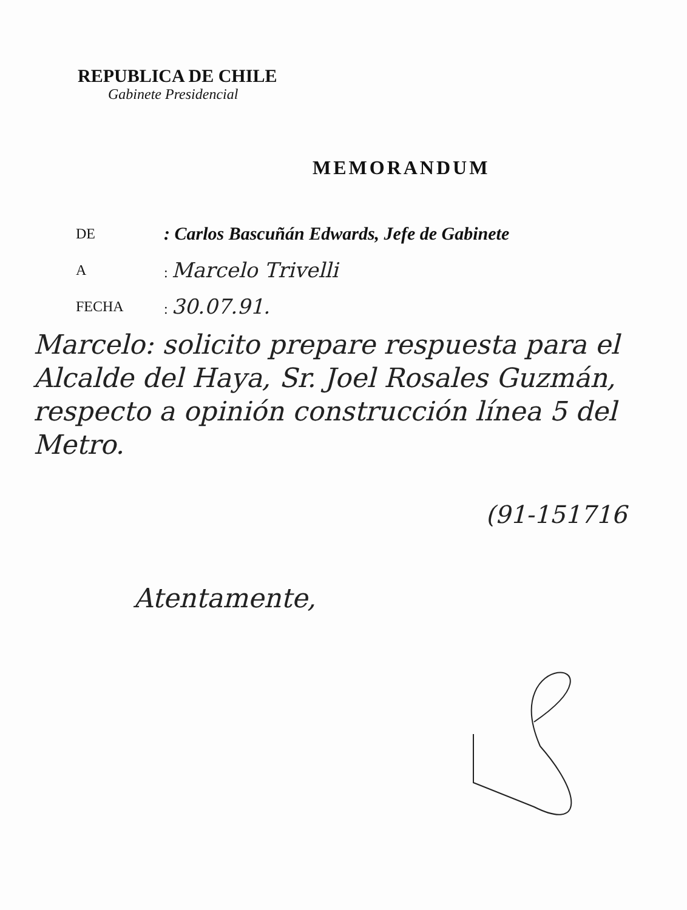REPUBLICA DE CHILE
Gabinete Presidencial
MEMORANDUM
DE: Carlos Bascuñán Edwards, Jefe de Gabinete
A: Marcelo Trivelli
FECHA: 30.07.91.
Marcelo: solicito prepare respuesta para el Alcalde del Haya, Sr. Joel Rosales Guzmán, respecto a opinión construcción línea 5 del Metro.
(91-151716
Atentamente,